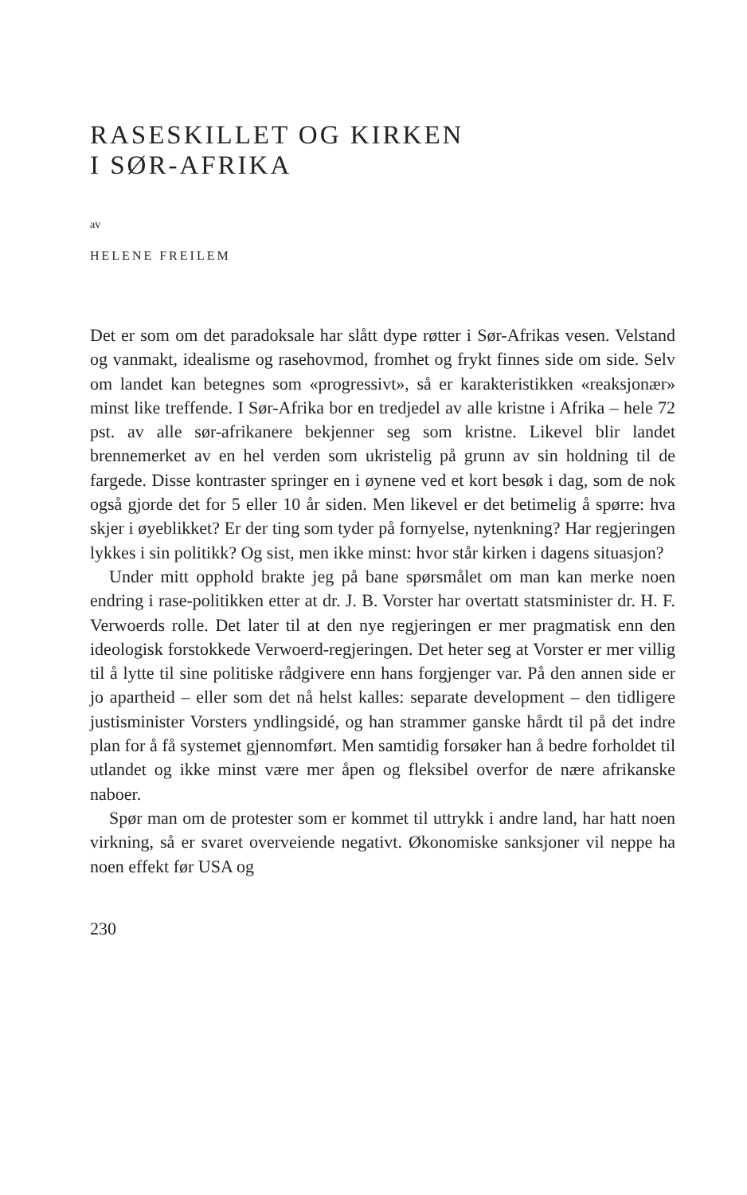RASESKILLET OG KIRKEN
I SØR-AFRIKA
av
HELENE FREILEM
Det er som om det paradoksale har slått dype røtter i Sør-Afrikas vesen. Velstand og vanmakt, idealisme og rasehovmod, fromhet og frykt finnes side om side. Selv om landet kan betegnes som «progressivt», så er karakteristikken «reaksjonær» minst like treffende. I Sør-Afrika bor en tredjedel av alle kristne i Afrika – hele 72 pst. av alle sør-afrikanere bekjenner seg som kristne. Likevel blir landet brennemerket av en hel verden som ukristelig på grunn av sin holdning til de fargede. Disse kontraster springer en i øynene ved et kort besøk i dag, som de nok også gjorde det for 5 eller 10 år siden. Men likevel er det betimelig å spørre: hva skjer i øyeblikket? Er der ting som tyder på fornyelse, nytenkning? Har regjeringen lykkes i sin politikk? Og sist, men ikke minst: hvor står kirken i dagens situasjon?
Under mitt opphold brakte jeg på bane spørsmålet om man kan merke noen endring i rase-politikken etter at dr. J. B. Vorster har overtatt statsminister dr. H. F. Verwoerds rolle. Det later til at den nye regjeringen er mer pragmatisk enn den ideologisk forstokkede Verwoerd-regjeringen. Det heter seg at Vorster er mer villig til å lytte til sine politiske rådgivere enn hans forgjenger var. På den annen side er jo apartheid – eller som det nå helst kalles: separate development – den tidligere justisminister Vorsters yndlingsidé, og han strammer ganske hårdt til på det indre plan for å få systemet gjennomført. Men samtidig forsøker han å bedre forholdet til utlandet og ikke minst være mer åpen og fleksibel overfor de nære afrikanske naboer.
Spør man om de protester som er kommet til uttrykk i andre land, har hatt noen virkning, så er svaret overveiende negativt. Økonomiske sanksjoner vil neppe ha noen effekt før USA og
230